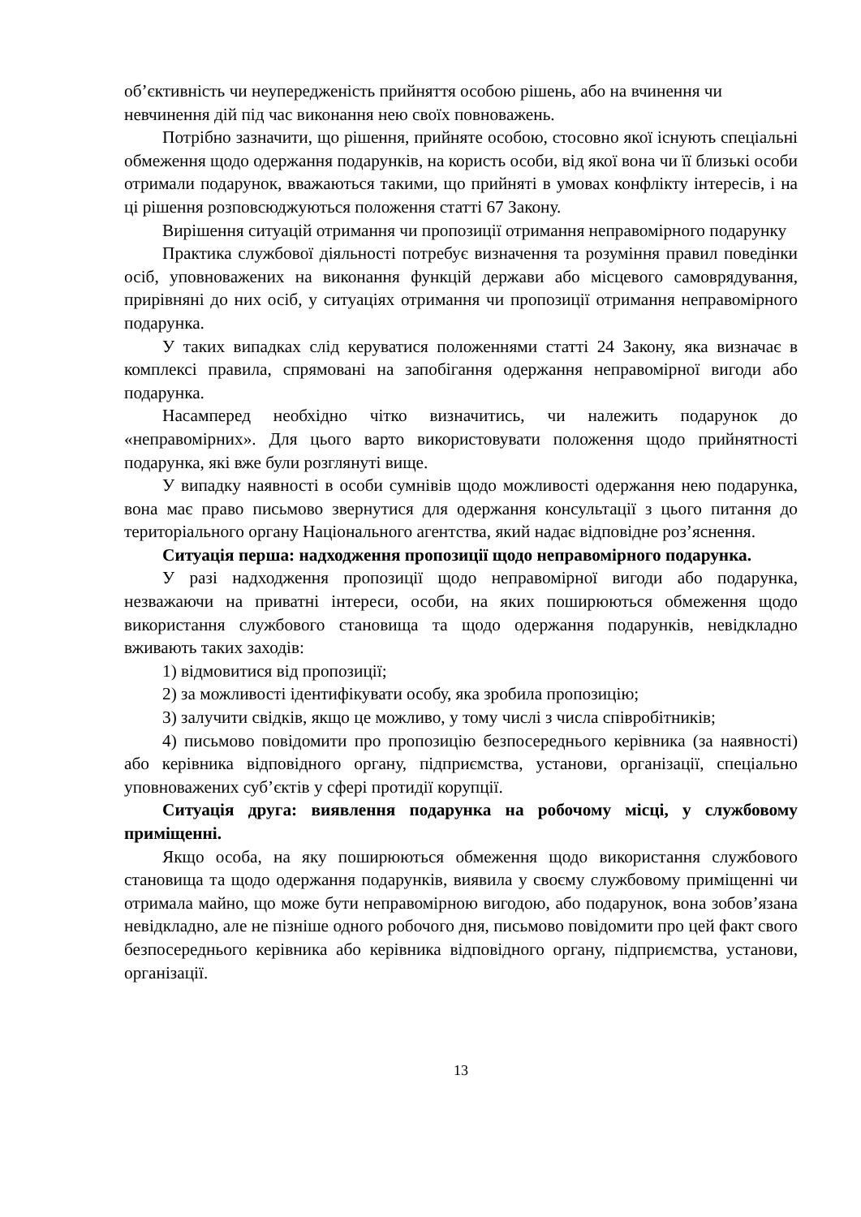об’єктивність чи неупередженість прийняття особою рішень, або на вчинення чи невчинення дій під час виконання нею своїх повноважень.
Потрібно зазначити, що рішення, прийняте особою, стосовно якої існують спеціальні обмеження щодо одержання подарунків, на користь особи, від якої вона чи її близькі особи отримали подарунок, вважаються такими, що прийняті в умовах конфлікту інтересів, і на ці рішення розповсюджуються положення статті 67 Закону.
Вирішення ситуацій отримання чи пропозиції отримання неправомірного подарунку
Практика службової діяльності потребує визначення та розуміння правил поведінки осіб, уповноважених на виконання функцій держави або місцевого самоврядування, прирівняні до них осіб, у ситуаціях отримання чи пропозиції отримання неправомірного подарунка.
У таких випадках слід керуватися положеннями статті 24 Закону, яка визначає в комплексі правила, спрямовані на запобігання одержання неправомірної вигоди або подарунка.
Насамперед необхідно чітко визначитись, чи належить подарунок до «неправомірних». Для цього варто використовувати положення щодо прийнятності подарунка, які вже були розглянуті вище.
У випадку наявності в особи сумнівів щодо можливості одержання нею подарунка, вона має право письмово звернутися для одержання консультації з цього питання до територіального органу Національного агентства, який надає відповідне роз’яснення.
Ситуація перша: надходження пропозиції щодо неправомірного подарунка.
У разі надходження пропозиції щодо неправомірної вигоди або подарунка, незважаючи на приватні інтереси, особи, на яких поширюються обмеження щодо використання службового становища та щодо одержання подарунків, невідкладно вживають таких заходів:
1) відмовитися від пропозиції;
2) за можливості ідентифікувати особу, яка зробила пропозицію;
3) залучити свідків, якщо це можливо, у тому числі з числа співробітників;
4) письмово повідомити про пропозицію безпосереднього керівника (за наявності) або керівника відповідного органу, підприємства, установи, організації, спеціально уповноважених суб’єктів у сфері протидії корупції.
Ситуація друга: виявлення подарунка на робочому місці, у службовому приміщенні.
Якщо особа, на яку поширюються обмеження щодо використання службового становища та щодо одержання подарунків, виявила у своєму службовому приміщенні чи отримала майно, що може бути неправомірною вигодою, або подарунок, вона зобов’язана невідкладно, але не пізніше одного робочого дня, письмово повідомити про цей факт свого безпосереднього керівника або керівника відповідного органу, підприємства, установи, організації.
13